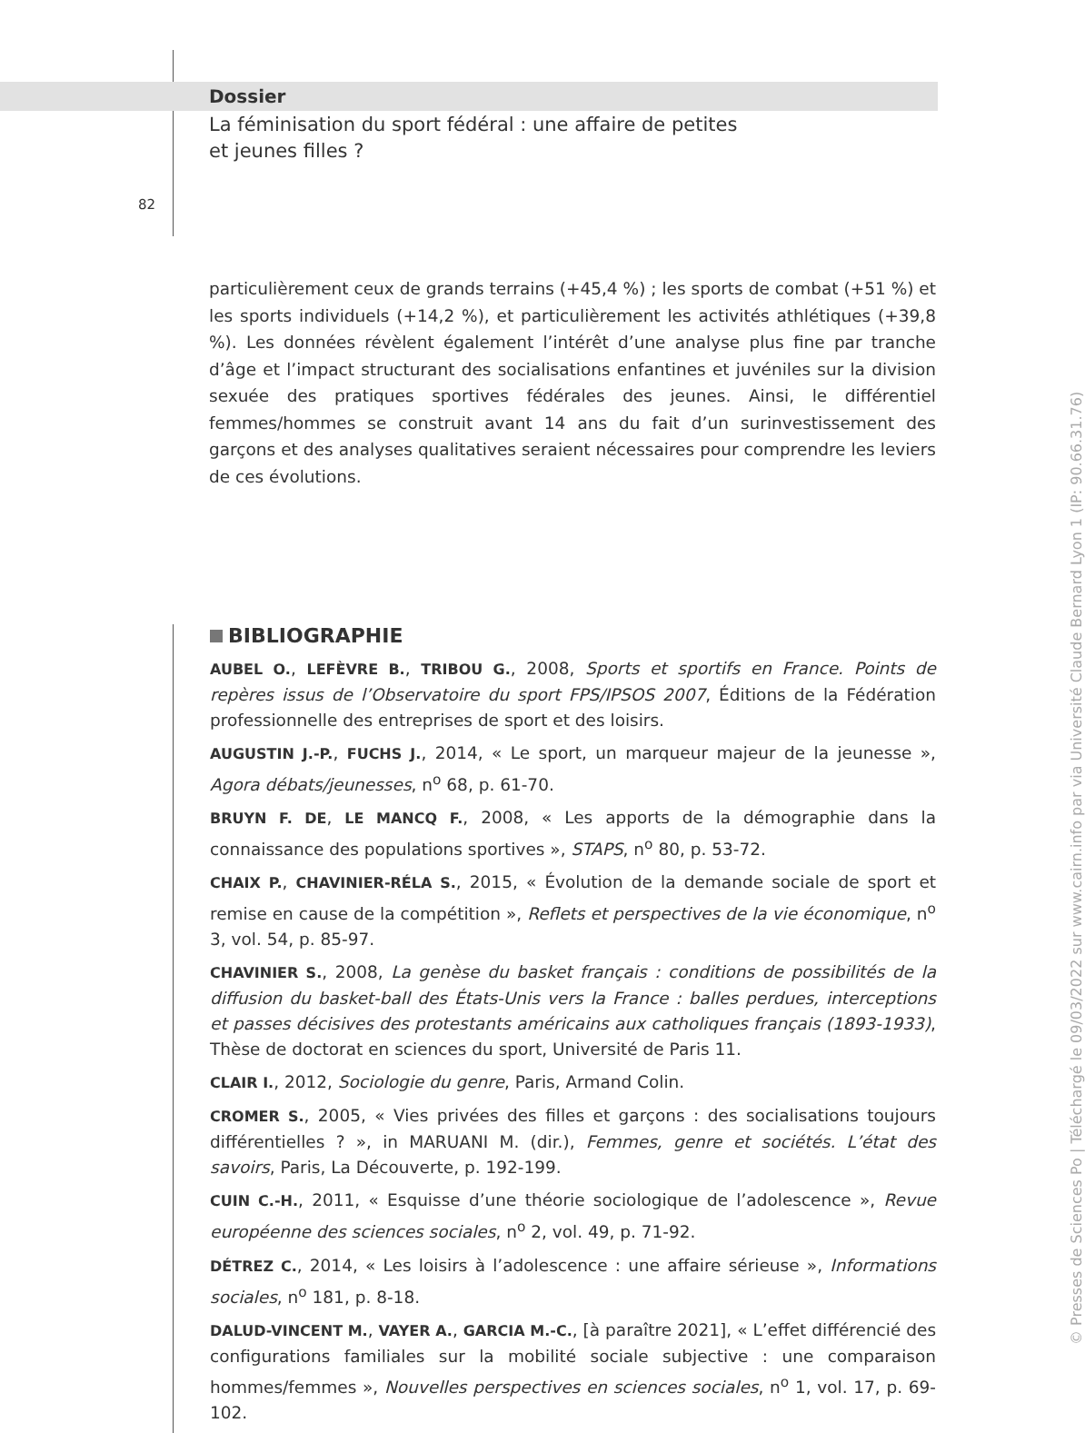Dossier
La féminisation du sport fédéral : une affaire de petites
et jeunes filles ?
82
particulièrement ceux de grands terrains (+45,4 %) ; les sports de combat (+51 %) et les sports individuels (+14,2 %), et particulièrement les activités athlétiques (+39,8 %). Les données révèlent également l’intérêt d’une analyse plus fine par tranche d’âge et l’impact structurant des socialisations enfantines et juvéniles sur la division sexuée des pratiques sportives fédérales des jeunes. Ainsi, le différentiel femmes/hommes se construit avant 14 ans du fait d’un surinvestissement des garçons et des analyses qualitatives seraient nécessaires pour comprendre les leviers de ces évolutions.
BIBLIOGRAPHIE
AUBEL O., LEFÈVRE B., TRIBOU G., 2008, Sports et sportifs en France. Points de repères issus de l’Observatoire du sport FPS/IPSOS 2007, Éditions de la Fédération professionnelle des entreprises de sport et des loisirs.
AUGUSTIN J.-P., FUCHS J., 2014, « Le sport, un marqueur majeur de la jeunesse », Agora débats/jeunesses, n<sup>o</sup> 68, p. 61-70.
BRUYN F. DE, LE MANCQ F., 2008, « Les apports de la démographie dans la connaissance des populations sportives », STAPS, n<sup>o</sup> 80, p. 53-72.
CHAIX P., CHAVINIER-RÉLA S., 2015, « Évolution de la demande sociale de sport et remise en cause de la compétition », Reflets et perspectives de la vie économique, n<sup>o</sup> 3, vol. 54, p. 85-97.
CHAVINIER S., 2008, La genèse du basket français : conditions de possibilités de la diffusion du basket-ball des États-Unis vers la France : balles perdues, interceptions et passes décisives des protestants américains aux catholiques français (1893-1933), Thèse de doctorat en sciences du sport, Université de Paris 11.
CLAIR I., 2012, Sociologie du genre, Paris, Armand Colin.
CROMER S., 2005, « Vies privées des filles et garçons : des socialisations toujours différentielles ? », in MARUANI M. (dir.), Femmes, genre et sociétés. L’état des savoirs, Paris, La Découverte, p. 192-199.
CUIN C.-H., 2011, « Esquisse d’une théorie sociologique de l’adolescence », Revue européenne des sciences sociales, n<sup>o</sup> 2, vol. 49, p. 71-92.
DÉTREZ C., 2014, « Les loisirs à l’adolescence : une affaire sérieuse », Informations sociales, n<sup>o</sup> 181, p. 8-18.
DALUD-VINCENT M., VAYER A., GARCIA M.-C., [à paraître 2021], « L’effet différencié des configurations familiales sur la mobilité sociale subjective : une comparaison hommes/femmes », Nouvelles perspectives en sciences sociales, n<sup>o</sup> 1, vol. 17, p. 69-102.
© Presses de Sciences Po | Téléchargé le 09/03/2022 sur www.cairn.info par via Université Claude Bernard Lyon 1 (IP: 90.66.31.76)